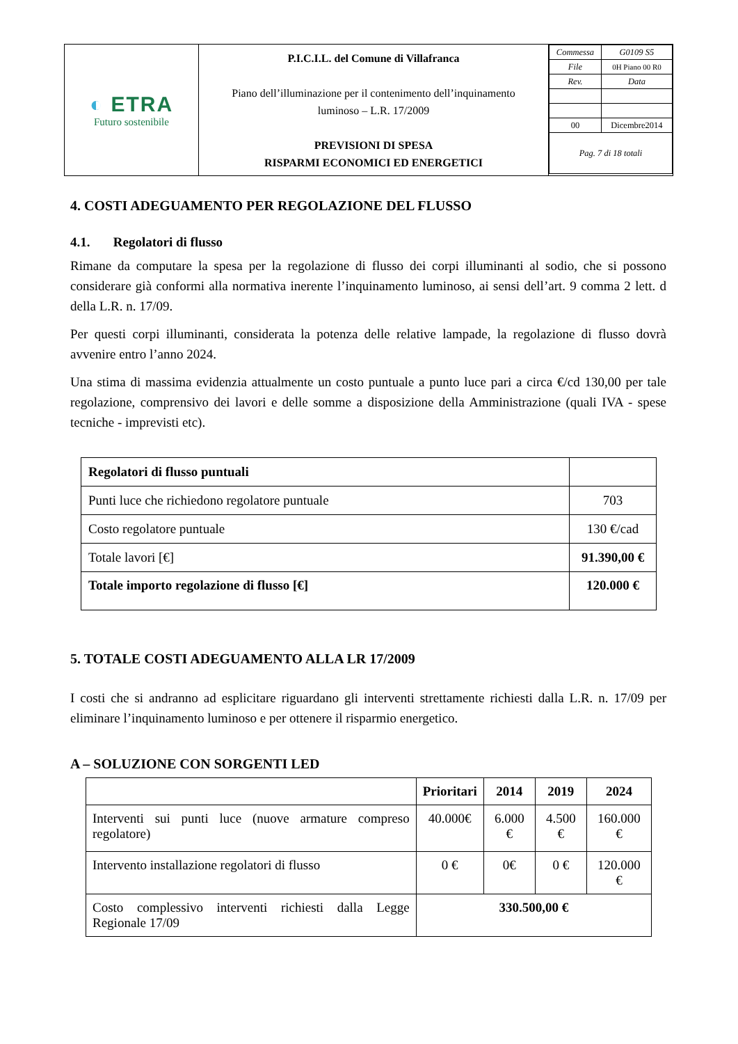| ◐ ETRA Futuro sostenibile | P.I.C.I.L. del Comune di Villafranca Piano dell’illuminazione per il contenimento dell’inquinamento luminoso – L.R. 17/2009 PREVISIONI DI SPESA RISPARMI ECONOMICI ED ENERGETICI | / Commessa / G0109 S5 / / File / 0H Piano 00 R0 / / Rev. / Data / / 00 / Dicembre2014 / / Pag. 7 di 18 totali / / |
4. COSTI ADEGUAMENTO PER REGOLAZIONE DEL FLUSSO
4.1. Regolatori di flusso
Rimane da computare la spesa per la regolazione di flusso dei corpi illuminanti al sodio, che si possono considerare già conformi alla normativa inerente l’inquinamento luminoso, ai sensi dell’art. 9 comma 2 lett. d della L.R. n. 17/09.
Per questi corpi illuminanti, considerata la potenza delle relative lampade, la regolazione di flusso dovrà avvenire entro l’anno 2024.
Una stima di massima evidenzia attualmente un costo puntuale a punto luce pari a circa €/cd 130,00 per tale regolazione, comprensivo dei lavori e delle somme a disposizione della Amministrazione (quali IVA - spese tecniche - imprevisti etc).
| Regolatori di flusso puntuali | |
| Punti luce che richiedono regolatore puntuale | 703 |
| Costo regolatore puntuale | 130 €/cad |
| Totale lavori [€] | 91.390,00 € |
| Totale importo regolazione di flusso [€] | 120.000 € |
5. TOTALE COSTI ADEGUAMENTO ALLA LR 17/2009
I costi che si andranno ad esplicitare riguardano gli interventi strettamente richiesti dalla L.R. n. 17/09 per eliminare l’inquinamento luminoso e per ottenere il risparmio energetico.
A – SOLUZIONE CON SORGENTI LED
| | Prioritari | 2014 | 2019 | 2024 |
| --- | --- | --- | --- | --- |
| Interventi sui punti luce (nuove armature compreso regolatore) | 40.000€ | 6.000 € | 4.500 € | 160.000 € |
| Intervento installazione regolatori di flusso | 0 € | 0€ | 0 € | 120.000 € |
| Costo complessivo interventi richiesti dalla Legge Regionale 17/09 | 330.500,00 € | | | |